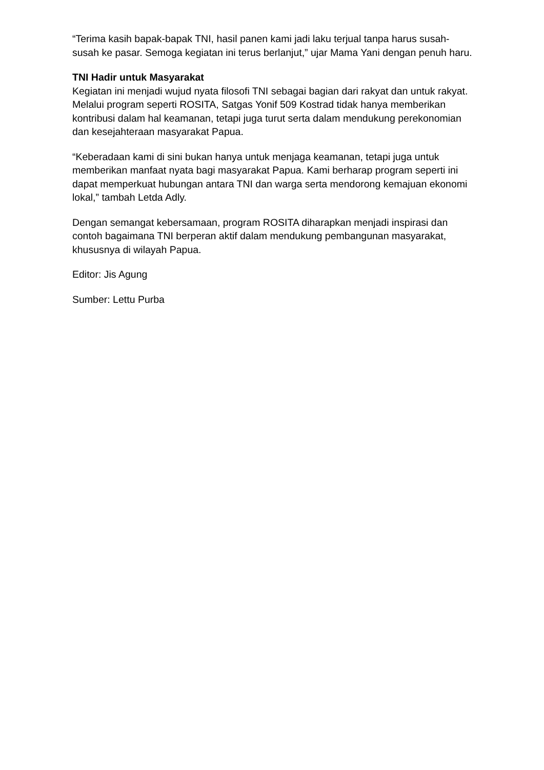“Terima kasih bapak-bapak TNI, hasil panen kami jadi laku terjual tanpa harus susah-susah ke pasar. Semoga kegiatan ini terus berlanjut,” ujar Mama Yani dengan penuh haru.
TNI Hadir untuk Masyarakat
Kegiatan ini menjadi wujud nyata filosofi TNI sebagai bagian dari rakyat dan untuk rakyat. Melalui program seperti ROSITA, Satgas Yonif 509 Kostrad tidak hanya memberikan kontribusi dalam hal keamanan, tetapi juga turut serta dalam mendukung perekonomian dan kesejahteraan masyarakat Papua.
“Keberadaan kami di sini bukan hanya untuk menjaga keamanan, tetapi juga untuk memberikan manfaat nyata bagi masyarakat Papua. Kami berharap program seperti ini dapat memperkuat hubungan antara TNI dan warga serta mendorong kemajuan ekonomi lokal,” tambah Letda Adly.
Dengan semangat kebersamaan, program ROSITA diharapkan menjadi inspirasi dan contoh bagaimana TNI berperan aktif dalam mendukung pembangunan masyarakat, khususnya di wilayah Papua.
Editor: Jis Agung
Sumber: Lettu Purba